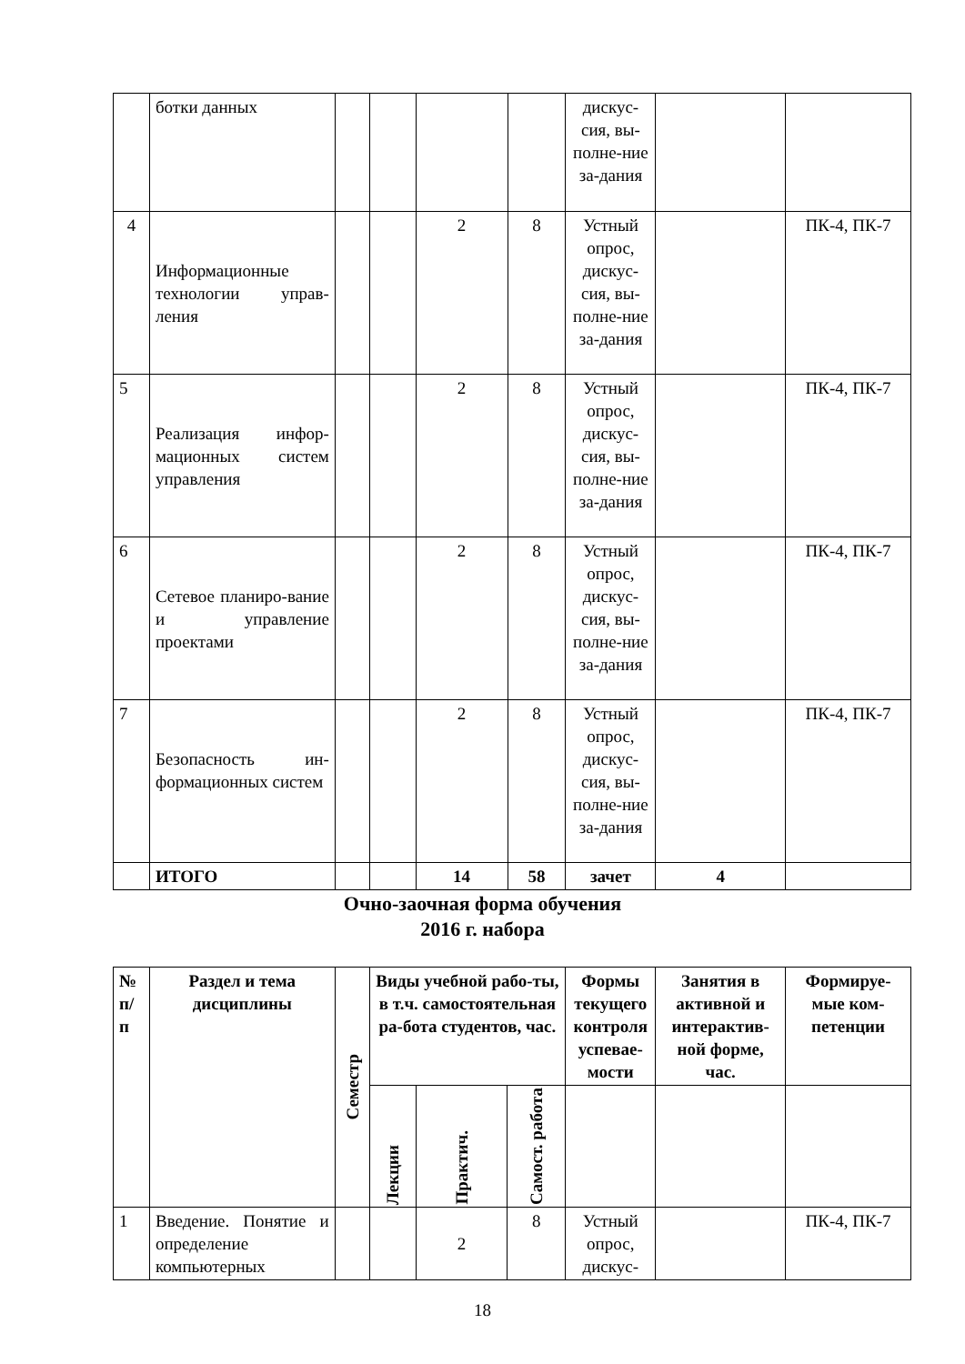| | ботки данных | | | | | дискус-сия, вы-полне-ние за-дания | | |
| 4 | Информационные технологии управ-ления | | | 2 | 8 | Устный опрос, дискус-сия, вы-полне-ние за-дания | | ПК-4, ПК-7 |
| 5 | Реализация инфор-мационных систем управления | | | 2 | 8 | Устный опрос, дискус-сия, вы-полне-ние за-дания | | ПК-4, ПК-7 |
| 6 | Сетевое планиро-вание и управление проектами | | | 2 | 8 | Устный опрос, дискус-сия, вы-полне-ние за-дания | | ПК-4, ПК-7 |
| 7 | Безопасность ин-формационных систем | | | 2 | 8 | Устный опрос, дискус-сия, вы-полне-ние за-дания | | ПК-4, ПК-7 |
| | ИТОГО | | | 14 | 58 | зачет | 4 | |
Очно-заочная форма обучения
2016 г. набора
| № п/п | Раздел и тема дисциплины | Семестр | Виды учебной рабо-ты, в т.ч. самостоятельная ра-бота студентов, час. | | | Формы текущего контроля успевае-мости | Занятия в активной и интерактив-ной форме, час. | Формируе-мые ком-петенции |
| --- | --- | --- | --- | --- | --- | --- | --- | --- |
| | | | Лекции | Практич. | Самост. работа | | | |
| 1 | Введение. Понятие и определение компьютерных | | | 2 | 8 | Устный опрос, дискус- | | ПК-4, ПК-7 |
18